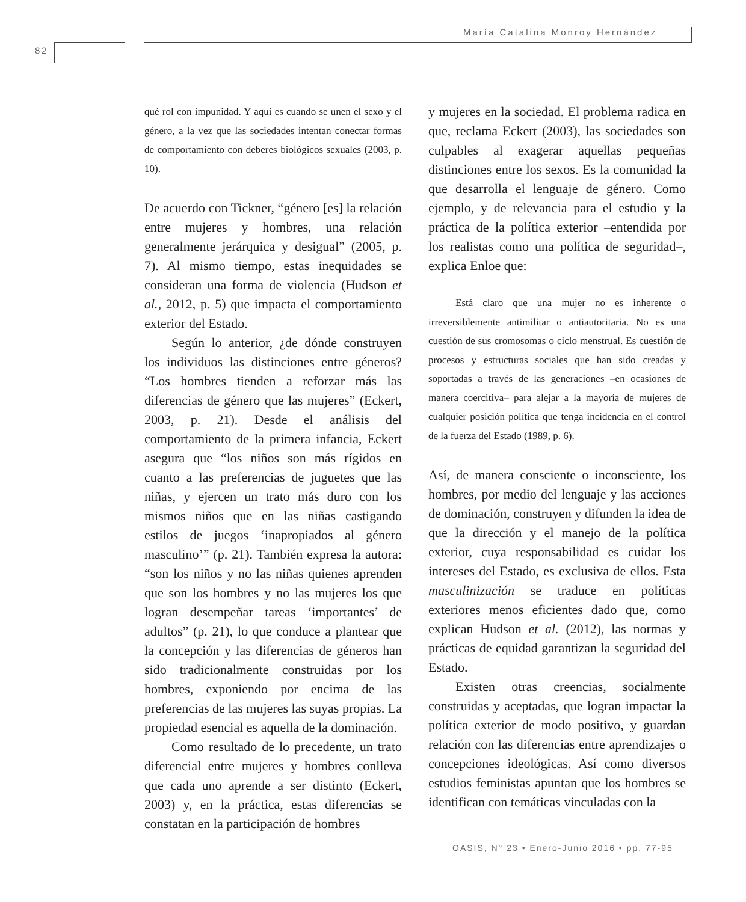María Catalina Monroy Hernández
82
qué rol con impunidad. Y aquí es cuando se unen el sexo y el género, a la vez que las sociedades intentan conectar formas de comportamiento con deberes biológicos sexuales (2003, p. 10).
De acuerdo con Tickner, “género [es] la relación entre mujeres y hombres, una relación generalmente jerárquica y desigual” (2005, p. 7). Al mismo tiempo, estas inequidades se consideran una forma de violencia (Hudson et al., 2012, p. 5) que impacta el comportamiento exterior del Estado.
Según lo anterior, ¿de dónde construyen los individuos las distinciones entre géneros? “Los hombres tienden a reforzar más las diferencias de género que las mujeres” (Eckert, 2003, p. 21). Desde el análisis del comportamiento de la primera infancia, Eckert asegura que “los niños son más rígidos en cuanto a las preferencias de juguetes que las niñas, y ejercen un trato más duro con los mismos niños que en las niñas castigando estilos de juegos ‘inapropiados al género masculino’” (p. 21). También expresa la autora: “son los niños y no las niñas quienes aprenden que son los hombres y no las mujeres los que logran desempeñar tareas ‘importantes’ de adultos” (p. 21), lo que conduce a plantear que la concepción y las diferencias de géneros han sido tradicionalmente construidas por los hombres, exponiendo por encima de las preferencias de las mujeres las suyas propias. La propiedad esencial es aquella de la dominación.
Como resultado de lo precedente, un trato diferencial entre mujeres y hombres conlleva que cada uno aprende a ser distinto (Eckert, 2003) y, en la práctica, estas diferencias se constatan en la participación de hombres
y mujeres en la sociedad. El problema radica en que, reclama Eckert (2003), las sociedades son culpables al exagerar aquellas pequeñas distinciones entre los sexos. Es la comunidad la que desarrolla el lenguaje de género. Como ejemplo, y de relevancia para el estudio y la práctica de la política exterior –entendida por los realistas como una política de seguridad–, explica Enloe que:
Está claro que una mujer no es inherente o irreversiblemente antimilitar o antiautoritaria. No es una cuestión de sus cromosomas o ciclo menstrual. Es cuestión de procesos y estructuras sociales que han sido creadas y soportadas a través de las generaciones –en ocasiones de manera coercitiva– para alejar a la mayoría de mujeres de cualquier posición política que tenga incidencia en el control de la fuerza del Estado (1989, p. 6).
Así, de manera consciente o inconsciente, los hombres, por medio del lenguaje y las acciones de dominación, construyen y difunden la idea de que la dirección y el manejo de la política exterior, cuya responsabilidad es cuidar los intereses del Estado, es exclusiva de ellos. Esta masculinización se traduce en políticas exteriores menos eficientes dado que, como explican Hudson et al. (2012), las normas y prácticas de equidad garantizan la seguridad del Estado.
Existen otras creencias, socialmente construidas y aceptadas, que logran impactar la política exterior de modo positivo, y guardan relación con las diferencias entre aprendizajes o concepciones ideológicas. Así como diversos estudios feministas apuntan que los hombres se identifican con temáticas vinculadas con la
OASIS, N° 23 • Enero-Junio 2016 • pp. 77-95